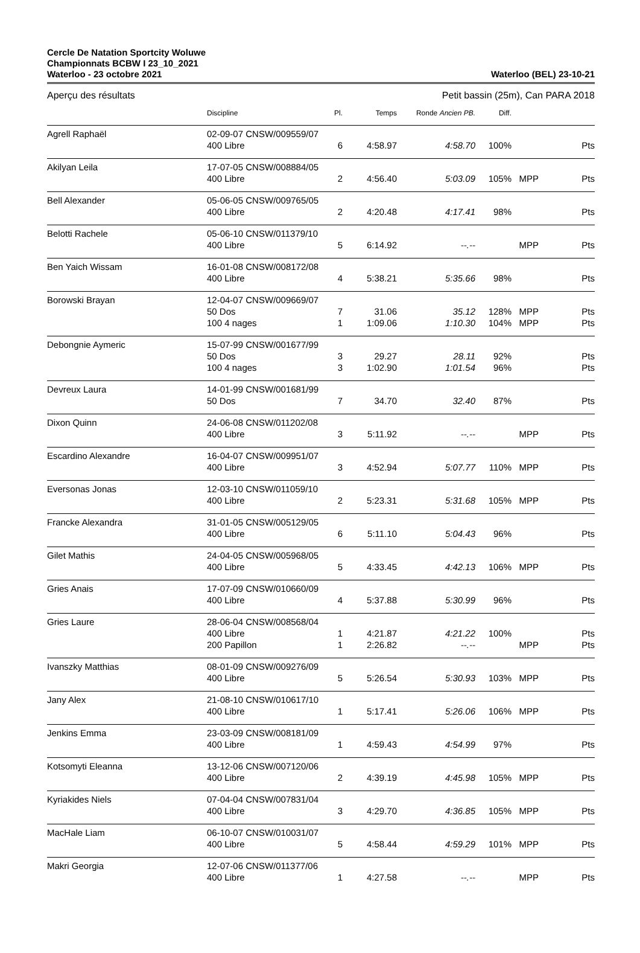Cercle De Natation Sportcity Woluwe
Championnats BCBW I 23_10_2021
Waterloo - 23 octobre 2021
Waterloo (BEL) 23-10-21
Aperçu des résultats Petit bassin (25m), Can PARA 2018
| | Discipline | Pl. | Temps | Ronde Ancien PB. | Diff. | | |
| --- | --- | --- | --- | --- | --- | --- | --- |
| Agrell Raphaël | 02-09-07 CNSW/009559/07 | | | | | | |
| | 400 Libre | 6 | 4:58.97 | 4:58.70 | 100% | | Pts |
| Akilyan Leila | 17-07-05 CNSW/008884/05 | | | | | | |
| | 400 Libre | 2 | 4:56.40 | 5:03.09 | 105% | MPP | Pts |
| Bell Alexander | 05-06-05 CNSW/009765/05 | | | | | | |
| | 400 Libre | 2 | 4:20.48 | 4:17.41 | 98% | | Pts |
| Belotti Rachele | 05-06-10 CNSW/011379/10 | | | | | | |
| | 400 Libre | 5 | 6:14.92 | --.-- | | MPP | Pts |
| Ben Yaich Wissam | 16-01-08 CNSW/008172/08 | | | | | | |
| | 400 Libre | 4 | 5:38.21 | 5:35.66 | 98% | | Pts |
| Borowski Brayan | 12-04-07 CNSW/009669/07 | | | | | | |
| | 50 Dos | 7 | 31.06 | 35.12 | 128% | MPP | Pts |
| | 100 4 nages | 1 | 1:09.06 | 1:10.30 | 104% | MPP | Pts |
| Debongnie Aymeric | 15-07-99 CNSW/001677/99 | | | | | | |
| | 50 Dos | 3 | 29.27 | 28.11 | 92% | | Pts |
| | 100 4 nages | 3 | 1:02.90 | 1:01.54 | 96% | | Pts |
| Devreux Laura | 14-01-99 CNSW/001681/99 | | | | | | |
| | 50 Dos | 7 | 34.70 | 32.40 | 87% | | Pts |
| Dixon Quinn | 24-06-08 CNSW/011202/08 | | | | | | |
| | 400 Libre | 3 | 5:11.92 | --.-- | | MPP | Pts |
| Escardino Alexandre | 16-04-07 CNSW/009951/07 | | | | | | |
| | 400 Libre | 3 | 4:52.94 | 5:07.77 | 110% | MPP | Pts |
| Eversonas Jonas | 12-03-10 CNSW/011059/10 | | | | | | |
| | 400 Libre | 2 | 5:23.31 | 5:31.68 | 105% | MPP | Pts |
| Francke Alexandra | 31-01-05 CNSW/005129/05 | | | | | | |
| | 400 Libre | 6 | 5:11.10 | 5:04.43 | 96% | | Pts |
| Gilet Mathis | 24-04-05 CNSW/005968/05 | | | | | | |
| | 400 Libre | 5 | 4:33.45 | 4:42.13 | 106% | MPP | Pts |
| Gries Anais | 17-07-09 CNSW/010660/09 | | | | | | |
| | 400 Libre | 4 | 5:37.88 | 5:30.99 | 96% | | Pts |
| Gries Laure | 28-06-04 CNSW/008568/04 | | | | | | |
| | 400 Libre | 1 | 4:21.87 | 4:21.22 | 100% | | Pts |
| | 200 Papillon | 1 | 2:26.82 | --.-- | | MPP | Pts |
| Ivanszky Matthias | 08-01-09 CNSW/009276/09 | | | | | | |
| | 400 Libre | 5 | 5:26.54 | 5:30.93 | 103% | MPP | Pts |
| Jany Alex | 21-08-10 CNSW/010617/10 | | | | | | |
| | 400 Libre | 1 | 5:17.41 | 5:26.06 | 106% | MPP | Pts |
| Jenkins Emma | 23-03-09 CNSW/008181/09 | | | | | | |
| | 400 Libre | 1 | 4:59.43 | 4:54.99 | 97% | | Pts |
| Kotsomyti Eleanna | 13-12-06 CNSW/007120/06 | | | | | | |
| | 400 Libre | 2 | 4:39.19 | 4:45.98 | 105% | MPP | Pts |
| Kyriakides Niels | 07-04-04 CNSW/007831/04 | | | | | | |
| | 400 Libre | 3 | 4:29.70 | 4:36.85 | 105% | MPP | Pts |
| MacHale Liam | 06-10-07 CNSW/010031/07 | | | | | | |
| | 400 Libre | 5 | 4:58.44 | 4:59.29 | 101% | MPP | Pts |
| Makri Georgia | 12-07-06 CNSW/011377/06 | | | | | | |
| | 400 Libre | 1 | 4:27.58 | --.-- | | MPP | Pts |